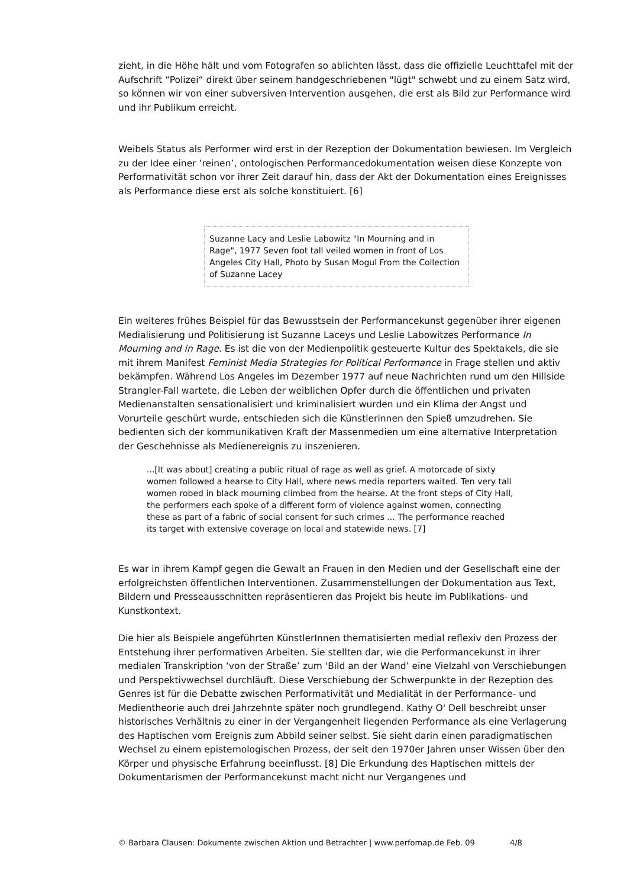zieht, in die Höhe hält und vom Fotografen so ablichten lässt, dass die offizielle Leuchttafel mit der Aufschrift “Polizei“ direkt über seinem handgeschriebenen "lügt" schwebt und zu einem Satz wird, so können wir von einer subversiven Intervention ausgehen, die erst als Bild zur Performance wird und ihr Publikum erreicht.
Weibels Status als Performer wird erst in der Rezeption der Dokumentation bewiesen. Im Vergleich zu der Idee einer ’reinen’, ontologischen Performancedokumentation weisen diese Konzepte von Performativität schon vor ihrer Zeit darauf hin, dass der Akt der Dokumentation eines Ereignisses als Performance diese erst als solche konstituiert. [6]
Suzanne Lacy and Leslie Labowitz "In Mourning and in Rage", 1977 Seven foot tall veiled women in front of Los Angeles City Hall, Photo by Susan Mogul From the Collection of Suzanne Lacey
Ein weiteres frühes Beispiel für das Bewusstsein der Performancekunst gegenüber ihrer eigenen Medialisierung und Politisierung ist Suzanne Laceys und Leslie Labowitzes Performance In Mourning and in Rage. Es ist die von der Medienpolitik gesteuerte Kultur des Spektakels, die sie mit ihrem Manifest Feminist Media Strategies for Political Performance in Frage stellen und aktiv bekämpfen. Während Los Angeles im Dezember 1977 auf neue Nachrichten rund um den Hillside Strangler-Fall wartete, die Leben der weiblichen Opfer durch die öffentlichen und privaten Medienanstalten sensationalisiert und kriminalisiert wurden und ein Klima der Angst und Vorurteile geschürt wurde, entschieden sich die Künstlerinnen den Spieß umzudrehen. Sie bedienten sich der kommunikativen Kraft der Massenmedien um eine alternative Interpretation der Geschehnisse als Medienereignis zu inszenieren.
...[It was about] creating a public ritual of rage as well as grief. A motorcade of sixty women followed a hearse to City Hall, where news media reporters waited. Ten very tall women robed in black mourning climbed from the hearse. At the front steps of City Hall, the performers each spoke of a different form of violence against women, connecting these as part of a fabric of social consent for such crimes ... The performance reached its target with extensive coverage on local and statewide news. [7]
Es war in ihrem Kampf gegen die Gewalt an Frauen in den Medien und der Gesellschaft eine der erfolgreichsten öffentlichen Interventionen. Zusammenstellungen der Dokumentation aus Text, Bildern und Presseausschnitten repräsentieren das Projekt bis heute im Publikations- und Kunstkontext.
Die hier als Beispiele angeführten KünstlerInnen thematisierten medial reflexiv den Prozess der Entstehung ihrer performativen Arbeiten. Sie stellten dar, wie die Performancekunst in ihrer medialen Transkription ‘von der Straße’ zum 'Bild an der Wand’ eine Vielzahl von Verschiebungen und Perspektivwechsel durchläuft. Diese Verschiebung der Schwerpunkte in der Rezeption des Genres ist für die Debatte zwischen Performativität und Medialität in der Performance- und Medientheorie auch drei Jahrzehnte später noch grundlegend. Kathy O' Dell beschreibt unser historisches Verhältnis zu einer in der Vergangenheit liegenden Performance als eine Verlagerung des Haptischen vom Ereignis zum Abbild seiner selbst. Sie sieht darin einen paradigmatischen Wechsel zu einem epistemologischen Prozess, der seit den 1970er Jahren unser Wissen über den Körper und physische Erfahrung beeinflusst. [8] Die Erkundung des Haptischen mittels der Dokumentarismen der Performancekunst macht nicht nur Vergangenes und
© Barbara Clausen: Dokumente zwischen Aktion und Betrachter | www.perfomap.de Feb. 09 4/8